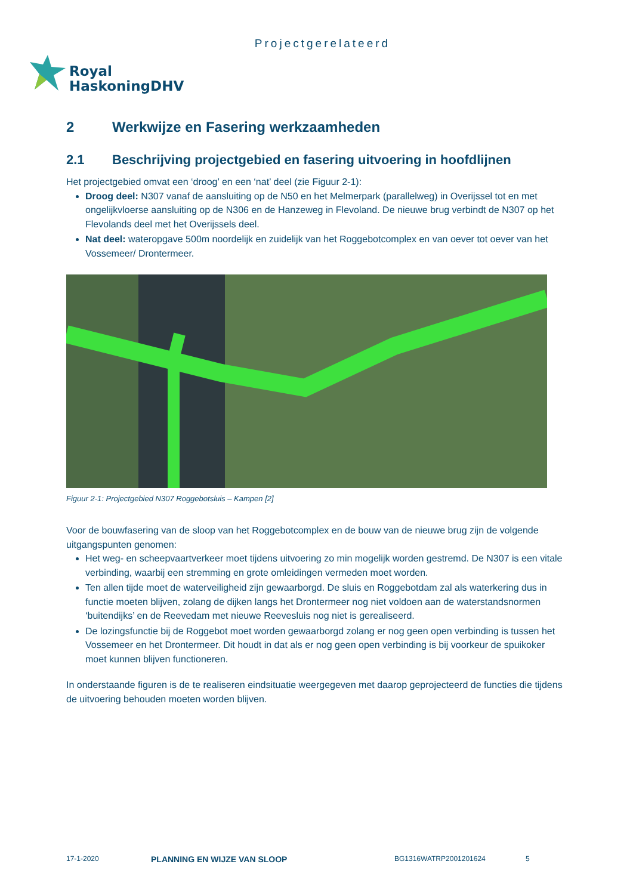Projectgerelateerd
Royal
HaskoningDHV
2 Werkwijze en Fasering werkzaamheden
2.1 Beschrijving projectgebied en fasering uitvoering in hoofdlijnen
Het projectgebied omvat een ‘droog’ en een ‘nat’ deel (zie Figuur 2-1):
Droog deel: N307 vanaf de aansluiting op de N50 en het Melmerpark (parallelweg) in Overijssel tot en met ongelijkvloerse aansluiting op de N306 en de Hanzeweg in Flevoland. De nieuwe brug verbindt de N307 op het Flevolands deel met het Overijssels deel.
Nat deel: wateropgave 500m noordelijk en zuidelijk van het Roggebotcomplex en van oever tot oever van het Vossemeer/ Drontermeer.
Figuur 2-1: Projectgebied N307 Roggebotsluis – Kampen [2]
Voor de bouwfasering van de sloop van het Roggebotcomplex en de bouw van de nieuwe brug zijn de volgende uitgangspunten genomen:
Het weg- en scheepvaartverkeer moet tijdens uitvoering zo min mogelijk worden gestremd. De N307 is een vitale verbinding, waarbij een stremming en grote omleidingen vermeden moet worden.
Ten allen tijde moet de waterveiligheid zijn gewaarborgd. De sluis en Roggebotdam zal als waterkering dus in functie moeten blijven, zolang de dijken langs het Drontermeer nog niet voldoen aan de waterstandsnormen ‘buitendijks’ en de Reevedam met nieuwe Reevesluis nog niet is gerealiseerd.
De lozingsfunctie bij de Roggebot moet worden gewaarborgd zolang er nog geen open verbinding is tussen het Vossemeer en het Drontermeer. Dit houdt in dat als er nog geen open verbinding is bij voorkeur de spuikoker moet kunnen blijven functioneren.
In onderstaande figuren is de te realiseren eindsituatie weergegeven met daarop geprojecteerd de functies die tijdens de uitvoering behouden moeten worden blijven.
17-1-2020 PLANNING EN WIJZE VAN SLOOP BG1316WATRP2001201624 5